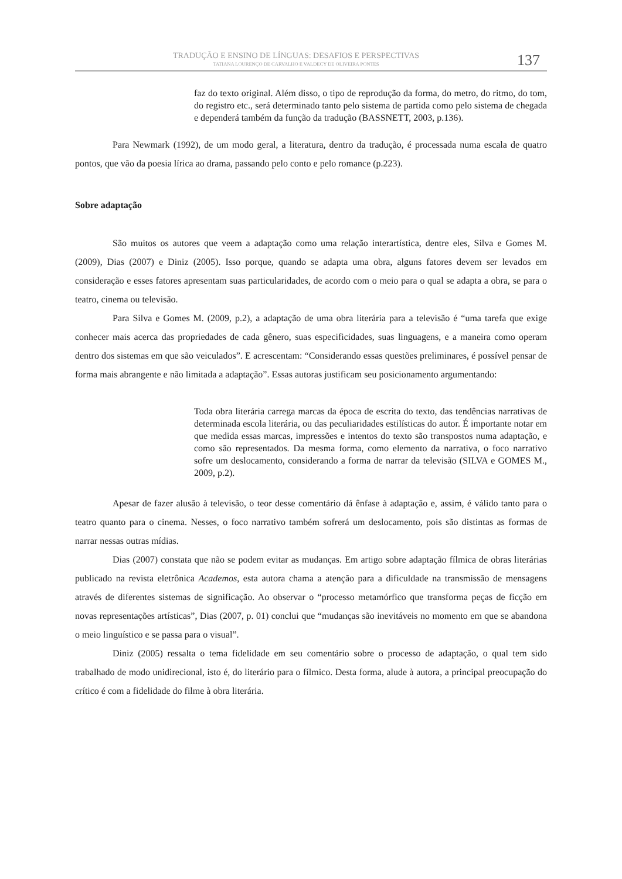TRADUÇÃO E ENSINO DE LÍNGUAS: DESAFIOS E PERSPECTIVAS
TATIANA LOURENÇO DE CARVALHO E VALDECY DE OLIVEIRA PONTES
137
faz do texto original. Além disso, o tipo de reprodução da forma, do metro, do ritmo, do tom, do registro etc., será determinado tanto pelo sistema de partida como pelo sistema de chegada e dependerá também da função da tradução (BASSNETT, 2003, p.136).
Para Newmark (1992), de um modo geral, a literatura, dentro da tradução, é processada numa escala de quatro pontos, que vão da poesia lírica ao drama, passando pelo conto e pelo romance (p.223).
Sobre adaptação
São muitos os autores que veem a adaptação como uma relação interartística, dentre eles, Silva e Gomes M. (2009), Dias (2007) e Diniz (2005). Isso porque, quando se adapta uma obra, alguns fatores devem ser levados em consideração e esses fatores apresentam suas particularidades, de acordo com o meio para o qual se adapta a obra, se para o teatro, cinema ou televisão.
Para Silva e Gomes M. (2009, p.2), a adaptação de uma obra literária para a televisão é “uma tarefa que exige conhecer mais acerca das propriedades de cada gênero, suas especificidades, suas linguagens, e a maneira como operam dentro dos sistemas em que são veiculados”. E acrescentam: “Considerando essas questões preliminares, é possível pensar de forma mais abrangente e não limitada a adaptação”. Essas autoras justificam seu posicionamento argumentando:
Toda obra literária carrega marcas da época de escrita do texto, das tendências narrativas de determinada escola literária, ou das peculiaridades estilísticas do autor. É importante notar em que medida essas marcas, impressões e intentos do texto são transpostos numa adaptação, e como são representados. Da mesma forma, como elemento da narrativa, o foco narrativo sofre um deslocamento, considerando a forma de narrar da televisão (SILVA e GOMES M., 2009, p.2).
Apesar de fazer alusão à televisão, o teor desse comentário dá ênfase à adaptação e, assim, é válido tanto para o teatro quanto para o cinema. Nesses, o foco narrativo também sofrerá um deslocamento, pois são distintas as formas de narrar nessas outras mídias.
Dias (2007) constata que não se podem evitar as mudanças. Em artigo sobre adaptação fílmica de obras literárias publicado na revista eletrônica Academos, esta autora chama a atenção para a dificuldade na transmissão de mensagens através de diferentes sistemas de significação. Ao observar o “processo metamórfico que transforma peças de ficção em novas representações artísticas”, Dias (2007, p. 01) conclui que “mudanças são inevitáveis no momento em que se abandona o meio linguístico e se passa para o visual”.
Diniz (2005) ressalta o tema fidelidade em seu comentário sobre o processo de adaptação, o qual tem sido trabalhado de modo unidirecional, isto é, do literário para o fílmico. Desta forma, alude à autora, a principal preocupação do crítico é com a fidelidade do filme à obra literária.